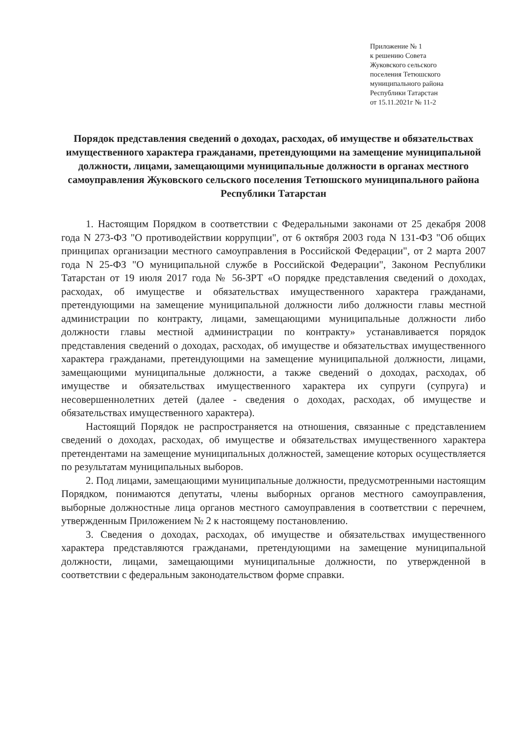Приложение № 1
к решению Совета
Жуковского сельского
поселения Тетюшского
муниципального района
Республики Татарстан
от 15.11.2021г № 11-2
Порядок представления сведений о доходах, расходах, об имуществе и обязательствах имущественного характера гражданами, претендующими на замещение муниципальной должности, лицами, замещающими муниципальные должности в органах местного самоуправления Жуковского сельского поселения Тетюшского муниципального района Республики Татарстан
1. Настоящим Порядком в соответствии с Федеральными законами от 25 декабря 2008 года N 273-ФЗ "О противодействии коррупции", от 6 октября 2003 года N 131-ФЗ "Об общих принципах организации местного самоуправления в Российской Федерации", от 2 марта 2007 года N 25-ФЗ "О муниципальной службе в Российской Федерации", Законом Республики Татарстан от 19 июля 2017 года № 56-ЗРТ «О порядке представления сведений о доходах, расходах, об имуществе и обязательствах имущественного характера гражданами, претендующими на замещение муниципальной должности либо должности главы местной администрации по контракту, лицами, замещающими муниципальные должности либо должности главы местной администрации по контракту» устанавливается порядок представления сведений о доходах, расходах, об имуществе и обязательствах имущественного характера гражданами, претендующими на замещение муниципальной должности, лицами, замещающими муниципальные должности, а также сведений о доходах, расходах, об имуществе и обязательствах имущественного характера их супруги (супруга) и несовершеннолетних детей (далее - сведения о доходах, расходах, об имуществе и обязательствах имущественного характера).
Настоящий Порядок не распространяется на отношения, связанные с представлением сведений о доходах, расходах, об имуществе и обязательствах имущественного характера претендентами на замещение муниципальных должностей, замещение которых осуществляется по результатам муниципальных выборов.
2. Под лицами, замещающими муниципальные должности, предусмотренными настоящим Порядком, понимаются депутаты, члены выборных органов местного самоуправления, выборные должностные лица органов местного самоуправления в соответствии с перечнем, утвержденным Приложением № 2 к настоящему постановлению.
3. Сведения о доходах, расходах, об имуществе и обязательствах имущественного характера представляются гражданами, претендующими на замещение муниципальной должности, лицами, замещающими муниципальные должности, по утвержденной в соответствии с федеральным законодательством форме справки.